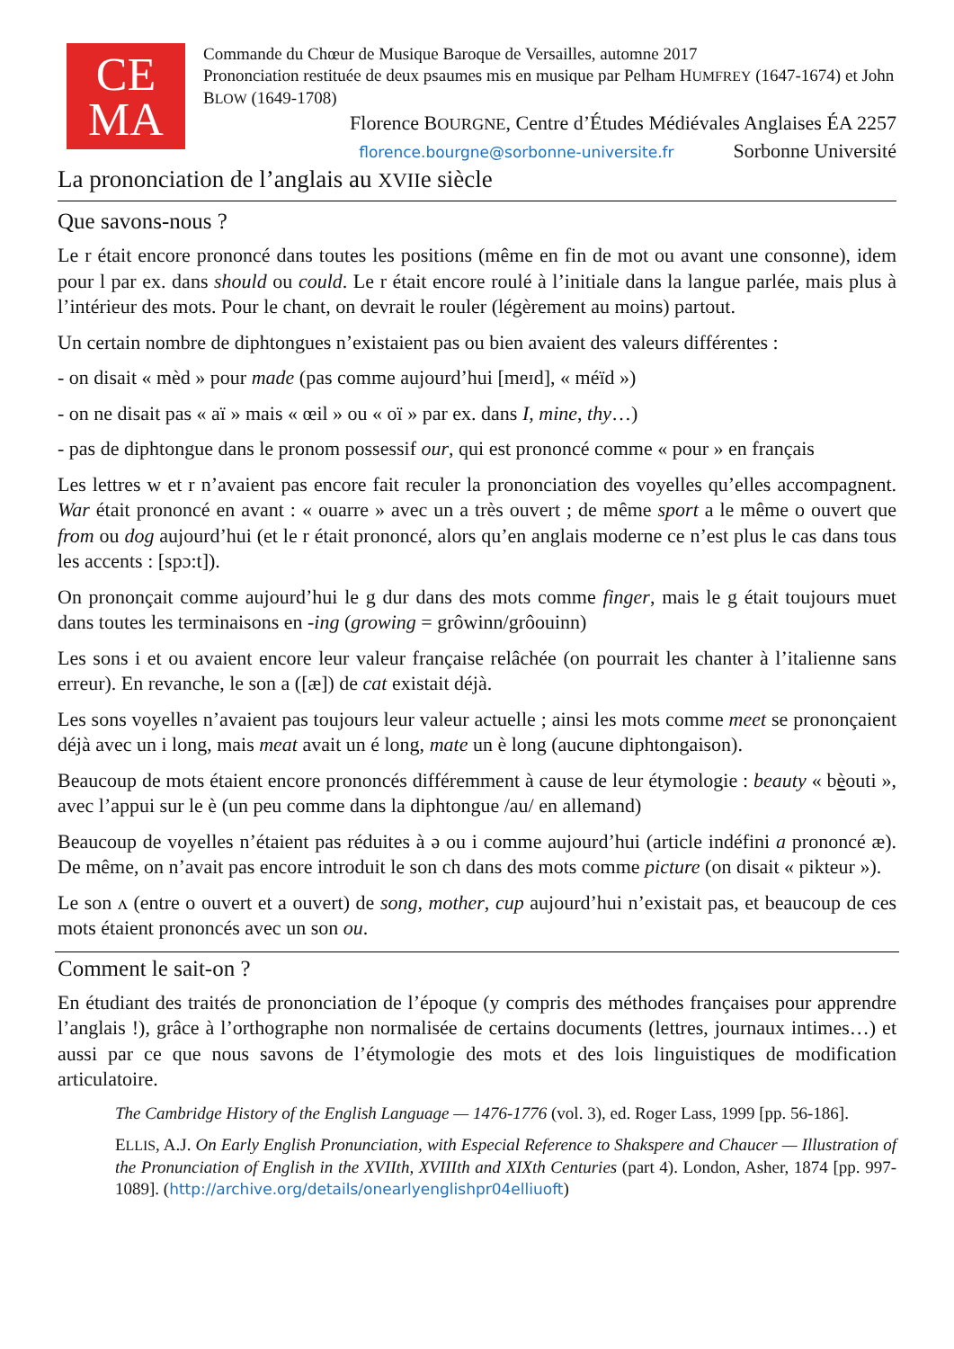CE
MA
Commande du Chœur de Musique Baroque de Versailles, automne 2017
Prononciation restituée de deux psaumes mis en musique par Pelham HUMFREY (1647-1674) et John BLOW (1649-1708)
Florence BOURGNE, Centre d’Études Médiévales Anglaises ÉA 2257
florence.bourgne@sorbonne-universite.fr Sorbonne Université
La prononciation de l’anglais au XVIIe siècle
Que savons-nous ?
Le r était encore prononcé dans toutes les positions (même en fin de mot ou avant une consonne), idem pour l par ex. dans should ou could. Le r était encore roulé à l’initiale dans la langue parlée, mais plus à l’intérieur des mots. Pour le chant, on devrait le rouler (légèrement au moins) partout.
Un certain nombre de diphtongues n’existaient pas ou bien avaient des valeurs différentes :
- on disait « mèd » pour made (pas comme aujourd’hui [meɪd], « méïd »)
- on ne disait pas « aï » mais « œil » ou « oï » par ex. dans I, mine, thy…)
- pas de diphtongue dans le pronom possessif our, qui est prononcé comme « pour » en français
Les lettres w et r n’avaient pas encore fait reculer la prononciation des voyelles qu’elles accompagnent. War était prononcé en avant : « ouarre » avec un a très ouvert ; de même sport a le même o ouvert que from ou dog aujourd’hui (et le r était prononcé, alors qu’en anglais moderne ce n’est plus le cas dans tous les accents : [spɔ:t]).
On prononçait comme aujourd’hui le g dur dans des mots comme finger, mais le g était toujours muet dans toutes les terminaisons en -ing (growing = grôwinn/grôouinn)
Les sons i et ou avaient encore leur valeur française relâchée (on pourrait les chanter à l’italienne sans erreur). En revanche, le son a ([æ]) de cat existait déjà.
Les sons voyelles n’avaient pas toujours leur valeur actuelle ; ainsi les mots comme meet se prononçaient déjà avec un i long, mais meat avait un é long, mate un è long (aucune diphtongaison).
Beaucoup de mots étaient encore prononcés différemment à cause de leur étymologie : beauty « bèouti », avec l’appui sur le è (un peu comme dans la diphtongue /au/ en allemand)
Beaucoup de voyelles n’étaient pas réduites à ə ou i comme aujourd’hui (article indéfini a prononcé æ). De même, on n’avait pas encore introduit le son ch dans des mots comme picture (on disait « pikteur »).
Le son ʌ (entre o ouvert et a ouvert) de song, mother, cup aujourd’hui n’existait pas, et beaucoup de ces mots étaient prononcés avec un son ou.
Comment le sait-on ?
En étudiant des traités de prononciation de l’époque (y compris des méthodes françaises pour apprendre l’anglais !), grâce à l’orthographe non normalisée de certains documents (lettres, journaux intimes…) et aussi par ce que nous savons de l’étymologie des mots et des lois linguistiques de modification articulatoire.
The Cambridge History of the English Language — 1476-1776 (vol. 3), ed. Roger Lass, 1999 [pp. 56-186].
ELLIS, A.J. On Early English Pronunciation, with Especial Reference to Shakspere and Chaucer — Illustration of the Pronunciation of English in the XVIIth, XVIIIth and XIXth Centuries (part 4). London, Asher, 1874 [pp. 997-1089]. (http://archive.org/details/onearlyenglishpr04elliuoft)